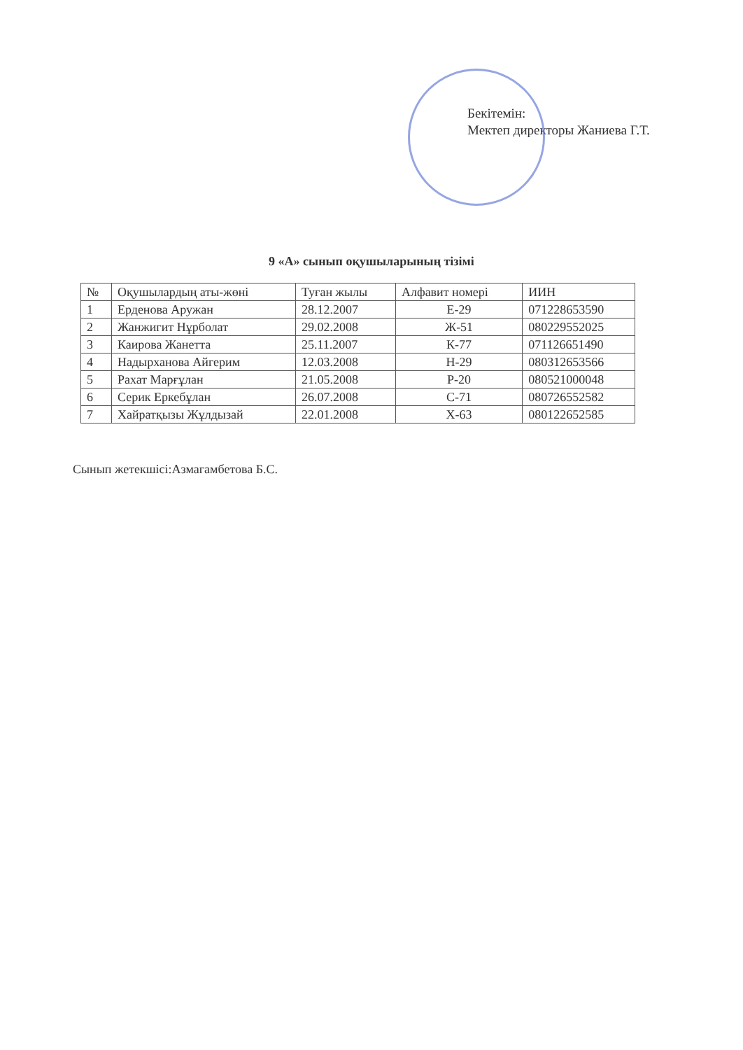Бекітемін:
Мектеп директоры Жаниева Г.Т.
9 «А» сынып оқушыларының тізімі
| № | Оқушылардың аты-жөні | Туған жылы | Алфавит номері | ИИН |
| --- | --- | --- | --- | --- |
| 1 | Ерденова Аружан | 28.12.2007 | Е-29 | 071228653590 |
| 2 | Жанжигит Нұрболат | 29.02.2008 | Ж-51 | 080229552025 |
| 3 | Каирова Жанетта | 25.11.2007 | К-77 | 071126651490 |
| 4 | Надырханова Айгерим | 12.03.2008 | Н-29 | 080312653566 |
| 5 | Рахат Марғұлан | 21.05.2008 | Р-20 | 080521000048 |
| 6 | Серик Еркебұлан | 26.07.2008 | С-71 | 080726552582 |
| 7 | Хайратқызы Жұлдызай | 22.01.2008 | Х-63 | 080122652585 |
Сынып жетекшісі:Азмагамбетова Б.С.